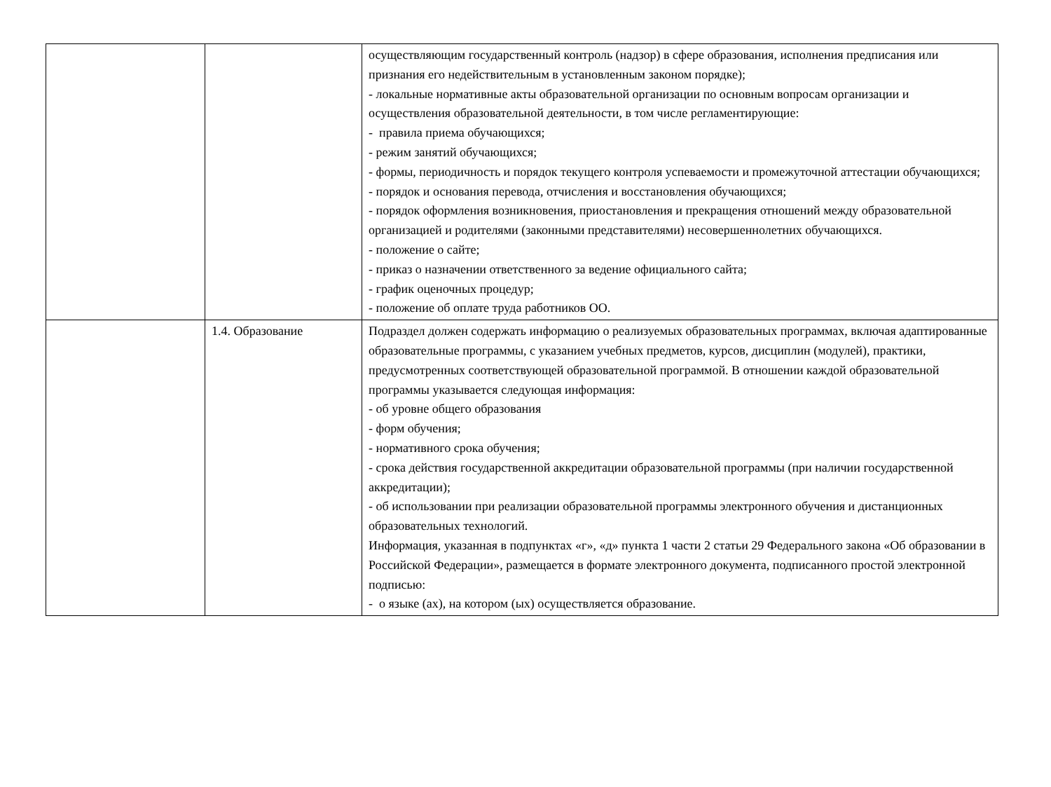| | | осуществляющим государственный контроль (надзор) в сфере образования, исполнения предписания или признания его недействительным в установленным законом порядке); - локальные нормативные акты образовательной организации по основным вопросам организации и осуществления образовательной деятельности, в том числе регламентирующие: - правила приема обучающихся; - режим занятий обучающихся; - формы, периодичность и порядок текущего контроля успеваемости и промежуточной аттестации обучающихся; - порядок и основания перевода, отчисления и восстановления обучающихся; - порядок оформления возникновения, приостановления и прекращения отношений между образовательной организацией и родителями (законными представителями) несовершеннолетних обучающихся. - положение о сайте; - приказ о назначении ответственного за ведение официального сайта; - график оценочных процедур; - положение об оплате труда работников ОО. |
| | 1.4. Образование | Подраздел должен содержать информацию о реализуемых образовательных программах, включая адаптированные образовательные программы, с указанием учебных предметов, курсов, дисциплин (модулей), практики, предусмотренных соответствующей образовательной программой. В отношении каждой образовательной программы указывается следующая информация: - об уровне общего образования - форм обучения; - нормативного срока обучения; - срока действия государственной аккредитации образовательной программы (при наличии государственной аккредитации); - об использовании при реализации образовательной программы электронного обучения и дистанционных образовательных технологий. Информация, указанная в подпунктах «г», «д» пункта 1 части 2 статьи 29 Федерального закона «Об образовании в Российской Федерации», размещается в формате электронного документа, подписанного простой электронной подписью: - о языке (ах), на котором (ых) осуществляется образование. |